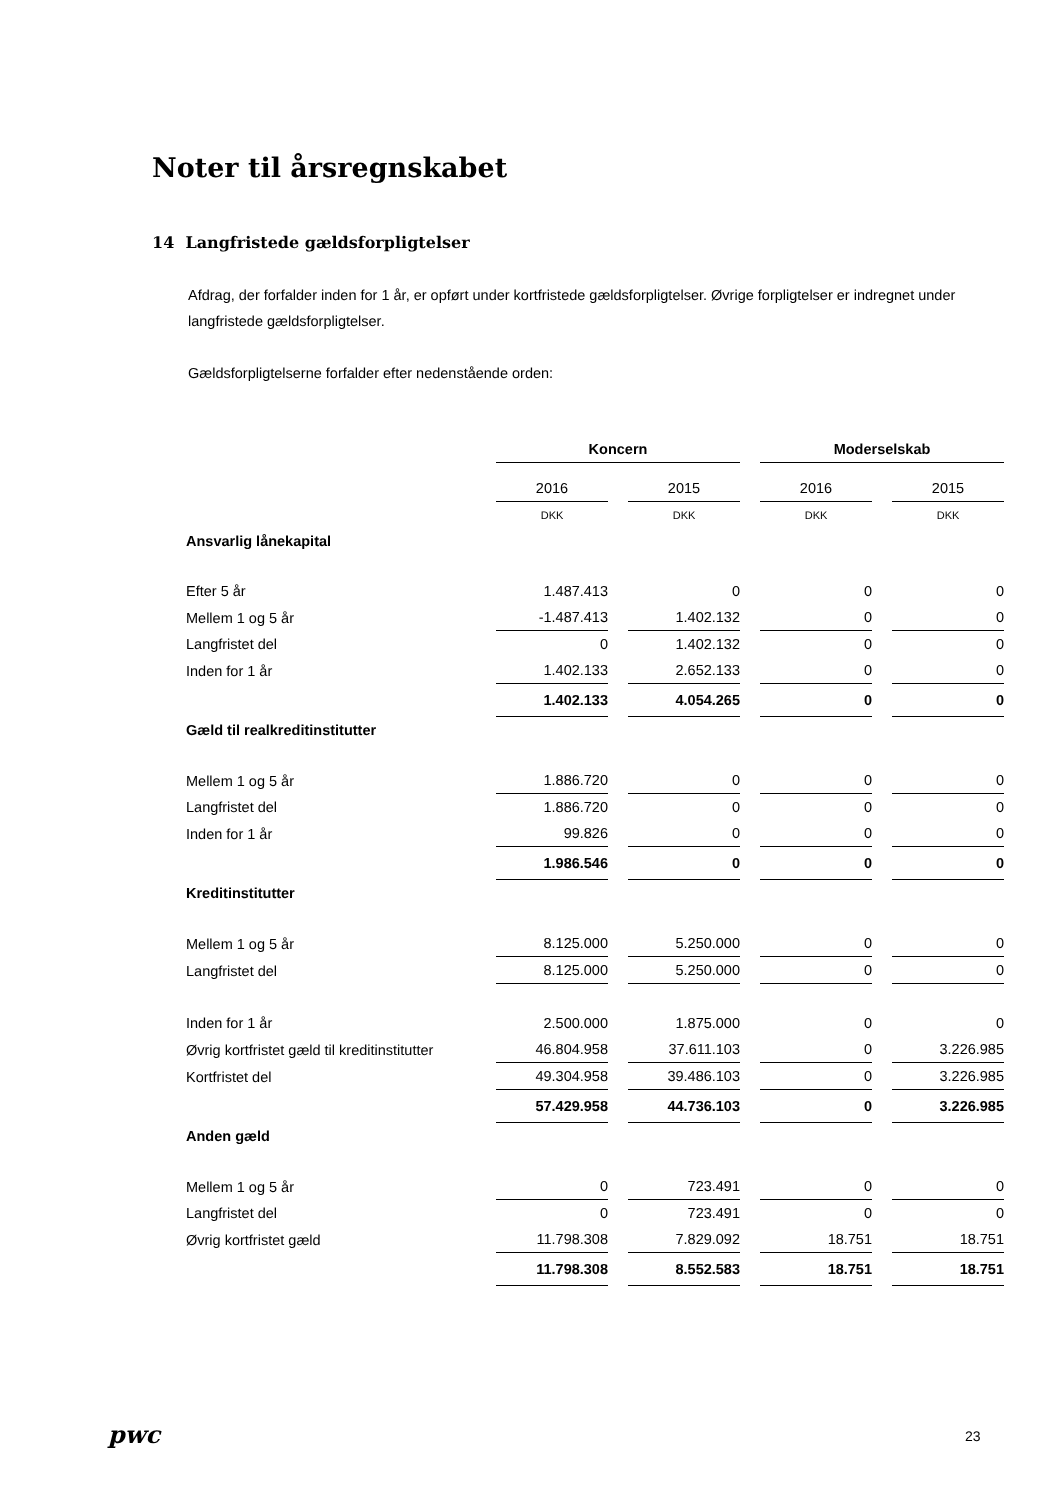Noter til årsregnskabet
14 Langfristede gældsforpligtelser
Afdrag, der forfalder inden for 1 år, er opført under kortfristede gældsforpligtelser. Øvrige forpligtelser er indregnet under langfristede gældsforpligtelser.
Gældsforpligtelserne forfalder efter nedenstående orden:
| | Koncern | | Moderselskab | |
| --- | --- | --- | --- | --- |
| | 2016 | 2015 | 2016 | 2015 |
| | DKK | DKK | DKK | DKK |
| Ansvarlig lånekapital | | | | |
| Efter 5 år | 1.487.413 | 0 | 0 | 0 |
| Mellem 1 og 5 år | -1.487.413 | 1.402.132 | 0 | 0 |
| Langfristet del | 0 | 1.402.132 | 0 | 0 |
| Inden for 1 år | 1.402.133 | 2.652.133 | 0 | 0 |
| | 1.402.133 | 4.054.265 | 0 | 0 |
| Gæld til realkreditinstitutter | | | | |
| Mellem 1 og 5 år | 1.886.720 | 0 | 0 | 0 |
| Langfristet del | 1.886.720 | 0 | 0 | 0 |
| Inden for 1 år | 99.826 | 0 | 0 | 0 |
| | 1.986.546 | 0 | 0 | 0 |
| Kreditinstitutter | | | | |
| Mellem 1 og 5 år | 8.125.000 | 5.250.000 | 0 | 0 |
| Langfristet del | 8.125.000 | 5.250.000 | 0 | 0 |
| Inden for 1 år | 2.500.000 | 1.875.000 | 0 | 0 |
| Øvrig kortfristet gæld til kreditinstitutter | 46.804.958 | 37.611.103 | 0 | 3.226.985 |
| Kortfristet del | 49.304.958 | 39.486.103 | 0 | 3.226.985 |
| | 57.429.958 | 44.736.103 | 0 | 3.226.985 |
| Anden gæld | | | | |
| Mellem 1 og 5 år | 0 | 723.491 | 0 | 0 |
| Langfristet del | 0 | 723.491 | 0 | 0 |
| Øvrig kortfristet gæld | 11.798.308 | 7.829.092 | 18.751 | 18.751 |
| | 11.798.308 | 8.552.583 | 18.751 | 18.751 |
pwc 23